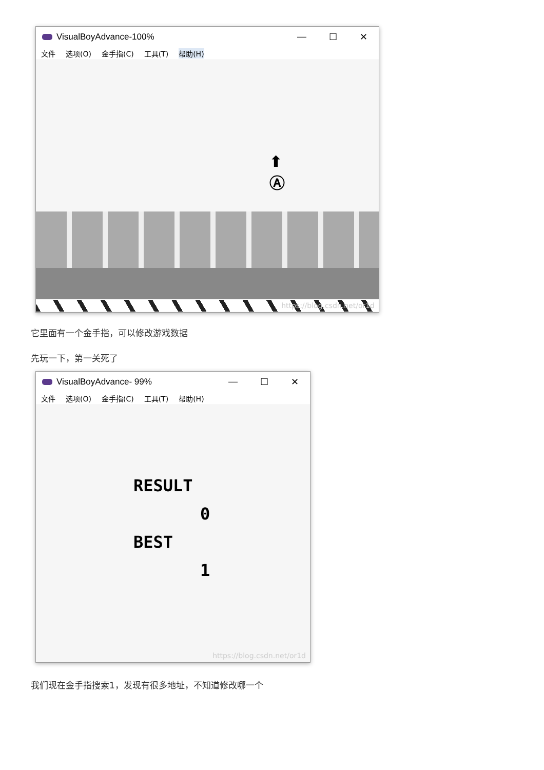VisualBoyAdvance-100% — ☐ ✕
文件 选项(O) 金手指(C) 工具(T) 帮助(H)
⬆
Ⓐ
https://blog.csdn.net/or1d
它里面有一个金手指，可以修改游戏数据
先玩一下，第一关死了
VisualBoyAdvance- 99% — ☐ ✕
文件 选项(O) 金手指(C) 工具(T) 帮助(H)
RESULT
0
BEST
1
https://blog.csdn.net/or1d
我们现在金手指搜索1，发现有很多地址，不知道修改哪一个